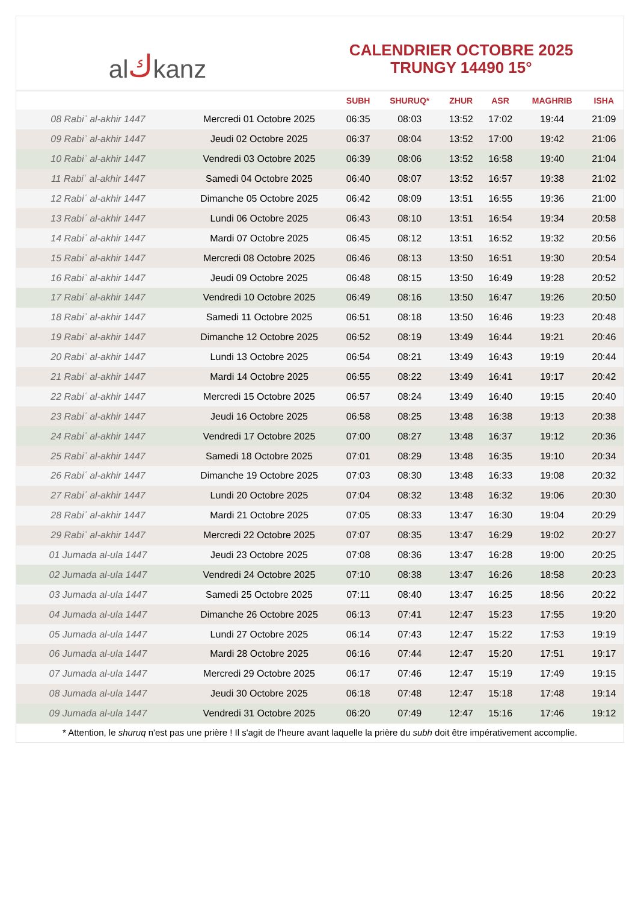al ك kanz
CALENDRIER OCTOBRE 2025
TRUNGY 14490 15°
| | | SUBH | SHURUQ* | ZHUR | ASR | MAGHRIB | ISHA |
| --- | --- | --- | --- | --- | --- | --- | --- |
| 08 Rabiʿ al-akhir 1447 | Mercredi 01 Octobre 2025 | 06:35 | 08:03 | 13:52 | 17:02 | 19:44 | 21:09 |
| 09 Rabiʿ al-akhir 1447 | Jeudi 02 Octobre 2025 | 06:37 | 08:04 | 13:52 | 17:00 | 19:42 | 21:06 |
| 10 Rabiʿ al-akhir 1447 | Vendredi 03 Octobre 2025 | 06:39 | 08:06 | 13:52 | 16:58 | 19:40 | 21:04 |
| 11 Rabiʿ al-akhir 1447 | Samedi 04 Octobre 2025 | 06:40 | 08:07 | 13:52 | 16:57 | 19:38 | 21:02 |
| 12 Rabiʿ al-akhir 1447 | Dimanche 05 Octobre 2025 | 06:42 | 08:09 | 13:51 | 16:55 | 19:36 | 21:00 |
| 13 Rabiʿ al-akhir 1447 | Lundi 06 Octobre 2025 | 06:43 | 08:10 | 13:51 | 16:54 | 19:34 | 20:58 |
| 14 Rabiʿ al-akhir 1447 | Mardi 07 Octobre 2025 | 06:45 | 08:12 | 13:51 | 16:52 | 19:32 | 20:56 |
| 15 Rabiʿ al-akhir 1447 | Mercredi 08 Octobre 2025 | 06:46 | 08:13 | 13:50 | 16:51 | 19:30 | 20:54 |
| 16 Rabiʿ al-akhir 1447 | Jeudi 09 Octobre 2025 | 06:48 | 08:15 | 13:50 | 16:49 | 19:28 | 20:52 |
| 17 Rabiʿ al-akhir 1447 | Vendredi 10 Octobre 2025 | 06:49 | 08:16 | 13:50 | 16:47 | 19:26 | 20:50 |
| 18 Rabiʿ al-akhir 1447 | Samedi 11 Octobre 2025 | 06:51 | 08:18 | 13:50 | 16:46 | 19:23 | 20:48 |
| 19 Rabiʿ al-akhir 1447 | Dimanche 12 Octobre 2025 | 06:52 | 08:19 | 13:49 | 16:44 | 19:21 | 20:46 |
| 20 Rabiʿ al-akhir 1447 | Lundi 13 Octobre 2025 | 06:54 | 08:21 | 13:49 | 16:43 | 19:19 | 20:44 |
| 21 Rabiʿ al-akhir 1447 | Mardi 14 Octobre 2025 | 06:55 | 08:22 | 13:49 | 16:41 | 19:17 | 20:42 |
| 22 Rabiʿ al-akhir 1447 | Mercredi 15 Octobre 2025 | 06:57 | 08:24 | 13:49 | 16:40 | 19:15 | 20:40 |
| 23 Rabiʿ al-akhir 1447 | Jeudi 16 Octobre 2025 | 06:58 | 08:25 | 13:48 | 16:38 | 19:13 | 20:38 |
| 24 Rabiʿ al-akhir 1447 | Vendredi 17 Octobre 2025 | 07:00 | 08:27 | 13:48 | 16:37 | 19:12 | 20:36 |
| 25 Rabiʿ al-akhir 1447 | Samedi 18 Octobre 2025 | 07:01 | 08:29 | 13:48 | 16:35 | 19:10 | 20:34 |
| 26 Rabiʿ al-akhir 1447 | Dimanche 19 Octobre 2025 | 07:03 | 08:30 | 13:48 | 16:33 | 19:08 | 20:32 |
| 27 Rabiʿ al-akhir 1447 | Lundi 20 Octobre 2025 | 07:04 | 08:32 | 13:48 | 16:32 | 19:06 | 20:30 |
| 28 Rabiʿ al-akhir 1447 | Mardi 21 Octobre 2025 | 07:05 | 08:33 | 13:47 | 16:30 | 19:04 | 20:29 |
| 29 Rabiʿ al-akhir 1447 | Mercredi 22 Octobre 2025 | 07:07 | 08:35 | 13:47 | 16:29 | 19:02 | 20:27 |
| 01 Jumada al-ula 1447 | Jeudi 23 Octobre 2025 | 07:08 | 08:36 | 13:47 | 16:28 | 19:00 | 20:25 |
| 02 Jumada al-ula 1447 | Vendredi 24 Octobre 2025 | 07:10 | 08:38 | 13:47 | 16:26 | 18:58 | 20:23 |
| 03 Jumada al-ula 1447 | Samedi 25 Octobre 2025 | 07:11 | 08:40 | 13:47 | 16:25 | 18:56 | 20:22 |
| 04 Jumada al-ula 1447 | Dimanche 26 Octobre 2025 | 06:13 | 07:41 | 12:47 | 15:23 | 17:55 | 19:20 |
| 05 Jumada al-ula 1447 | Lundi 27 Octobre 2025 | 06:14 | 07:43 | 12:47 | 15:22 | 17:53 | 19:19 |
| 06 Jumada al-ula 1447 | Mardi 28 Octobre 2025 | 06:16 | 07:44 | 12:47 | 15:20 | 17:51 | 19:17 |
| 07 Jumada al-ula 1447 | Mercredi 29 Octobre 2025 | 06:17 | 07:46 | 12:47 | 15:19 | 17:49 | 19:15 |
| 08 Jumada al-ula 1447 | Jeudi 30 Octobre 2025 | 06:18 | 07:48 | 12:47 | 15:18 | 17:48 | 19:14 |
| 09 Jumada al-ula 1447 | Vendredi 31 Octobre 2025 | 06:20 | 07:49 | 12:47 | 15:16 | 17:46 | 19:12 |
* Attention, le shuruq n'est pas une prière ! Il s'agit de l'heure avant laquelle la prière du subh doit être impérativement accomplie.